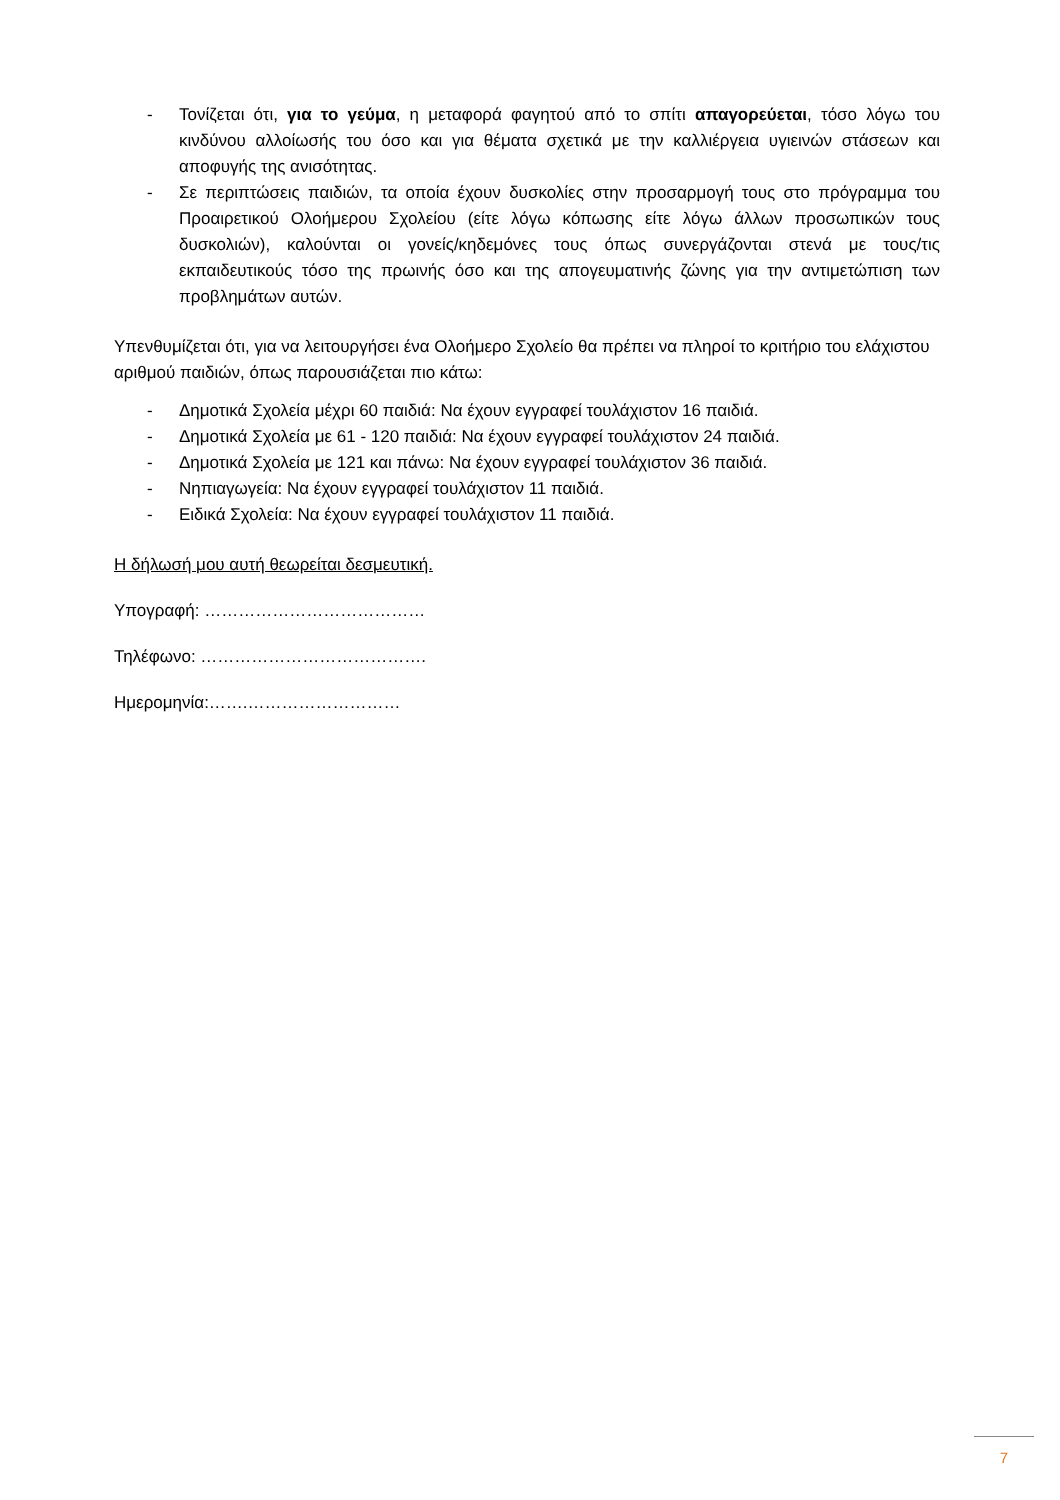- Τονίζεται ότι, για το γεύμα, η μεταφορά φαγητού από το σπίτι απαγορεύεται, τόσο λόγω του κινδύνου αλλοίωσής του όσο και για θέματα σχετικά με την καλλιέργεια υγιεινών στάσεων και αποφυγής της ανισότητας.
- Σε περιπτώσεις παιδιών, τα οποία έχουν δυσκολίες στην προσαρμογή τους στο πρόγραμμα του Προαιρετικού Ολοήμερου Σχολείου (είτε λόγω κόπωσης είτε λόγω άλλων προσωπικών τους δυσκολιών), καλούνται οι γονείς/κηδεμόνες τους όπως συνεργάζονται στενά με τους/τις εκπαιδευτικούς τόσο της πρωινής όσο και της απογευματινής ζώνης για την αντιμετώπιση των προβλημάτων αυτών.
Υπενθυμίζεται ότι, για να λειτουργήσει ένα Ολοήμερο Σχολείο θα πρέπει να πληροί το κριτήριο του ελάχιστου αριθμού παιδιών, όπως παρουσιάζεται πιο κάτω:
- Δημοτικά Σχολεία μέχρι 60 παιδιά: Να έχουν εγγραφεί τουλάχιστον 16 παιδιά.
- Δημοτικά Σχολεία με 61 - 120 παιδιά: Να έχουν εγγραφεί τουλάχιστον 24 παιδιά.
- Δημοτικά Σχολεία με 121 και πάνω: Να έχουν εγγραφεί τουλάχιστον 36 παιδιά.
- Νηπιαγωγεία: Να έχουν εγγραφεί τουλάχιστον 11 παιδιά.
- Ειδικά Σχολεία: Να έχουν εγγραφεί τουλάχιστον 11 παιδιά.
Η δήλωσή μου αυτή θεωρείται δεσμευτική.
Υπογραφή: …………………………………
Τηλέφωνο: ………………………………….
Ημερομηνία:…….………………………
7